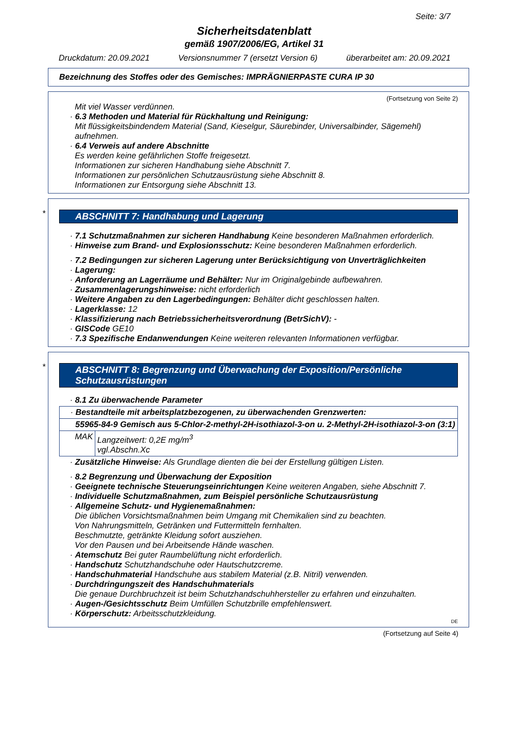Seite: 3/7
Sicherheitsdatenblatt
gemäß 1907/2006/EG, Artikel 31
Druckdatum: 20.09.2021 Versionsnummer 7 (ersetzt Version 6) überarbeitet am: 20.09.2021
Bezeichnung des Stoffes oder des Gemisches: IMPRÄGNIERPASTE CURA IP 30
(Fortsetzung von Seite 2)
Mit viel Wasser verdünnen.
· 6.3 Methoden und Material für Rückhaltung und Reinigung:
Mit flüssigkeitsbindendem Material (Sand, Kieselgur, Säurebinder, Universalbinder, Sägemehl) aufnehmen.
· 6.4 Verweis auf andere Abschnitte
Es werden keine gefährlichen Stoffe freigesetzt.
Informationen zur sicheren Handhabung siehe Abschnitt 7.
Informationen zur persönlichen Schutzausrüstung siehe Abschnitt 8.
Informationen zur Entsorgung siehe Abschnitt 13.
*
ABSCHNITT 7: Handhabung und Lagerung
· 7.1 Schutzmaßnahmen zur sicheren Handhabung Keine besonderen Maßnahmen erforderlich.
· Hinweise zum Brand- und Explosionsschutz: Keine besonderen Maßnahmen erforderlich.
· 7.2 Bedingungen zur sicheren Lagerung unter Berücksichtigung von Unverträglichkeiten
· Lagerung:
· Anforderung an Lagerräume und Behälter: Nur im Originalgebinde aufbewahren.
· Zusammenlagerungshinweise: nicht erforderlich
· Weitere Angaben zu den Lagerbedingungen: Behälter dicht geschlossen halten.
· Lagerklasse: 12
· Klassifizierung nach Betriebssicherheitsverordnung (BetrSichV): -
· GISCode GE10
· 7.3 Spezifische Endanwendungen Keine weiteren relevanten Informationen verfügbar.
*
ABSCHNITT 8: Begrenzung und Überwachung der Exposition/Persönliche Schutzausrüstungen
· 8.1 Zu überwachende Parameter
| · Bestandteile mit arbeitsplatzbezogenen, zu überwachenden Grenzwerten: | |
| 55965-84-9 Gemisch aus 5-Chlor-2-methyl-2H-isothiazol-3-on u. 2-Methyl-2H-isothiazol-3-on (3:1) | |
| MAK | Langzeitwert: 0,2E mg/m<sup>3</sup> vgl.Abschn.Xc |
· Zusätzliche Hinweise: Als Grundlage dienten die bei der Erstellung gültigen Listen.
· 8.2 Begrenzung und Überwachung der Exposition
· Geeignete technische Steuerungseinrichtungen Keine weiteren Angaben, siehe Abschnitt 7.
· Individuelle Schutzmaßnahmen, zum Beispiel persönliche Schutzausrüstung
· Allgemeine Schutz- und Hygienemaßnahmen:
Die üblichen Vorsichtsmaßnahmen beim Umgang mit Chemikalien sind zu beachten.
Von Nahrungsmitteln, Getränken und Futtermitteln fernhalten.
Beschmutzte, getränkte Kleidung sofort ausziehen.
Vor den Pausen und bei Arbeitsende Hände waschen.
· Atemschutz Bei guter Raumbelüftung nicht erforderlich.
· Handschutz Schutzhandschuhe oder Hautschutzcreme.
· Handschuhmaterial Handschuhe aus stabilem Material (z.B. Nitril) verwenden.
· Durchdringungszeit des Handschuhmaterials
Die genaue Durchbruchzeit ist beim Schutzhandschuhhersteller zu erfahren und einzuhalten.
· Augen-/Gesichtsschutz Beim Umfüllen Schutzbrille empfehlenswert.
· Körperschutz: Arbeitsschutzkleidung.
DE
(Fortsetzung auf Seite 4)